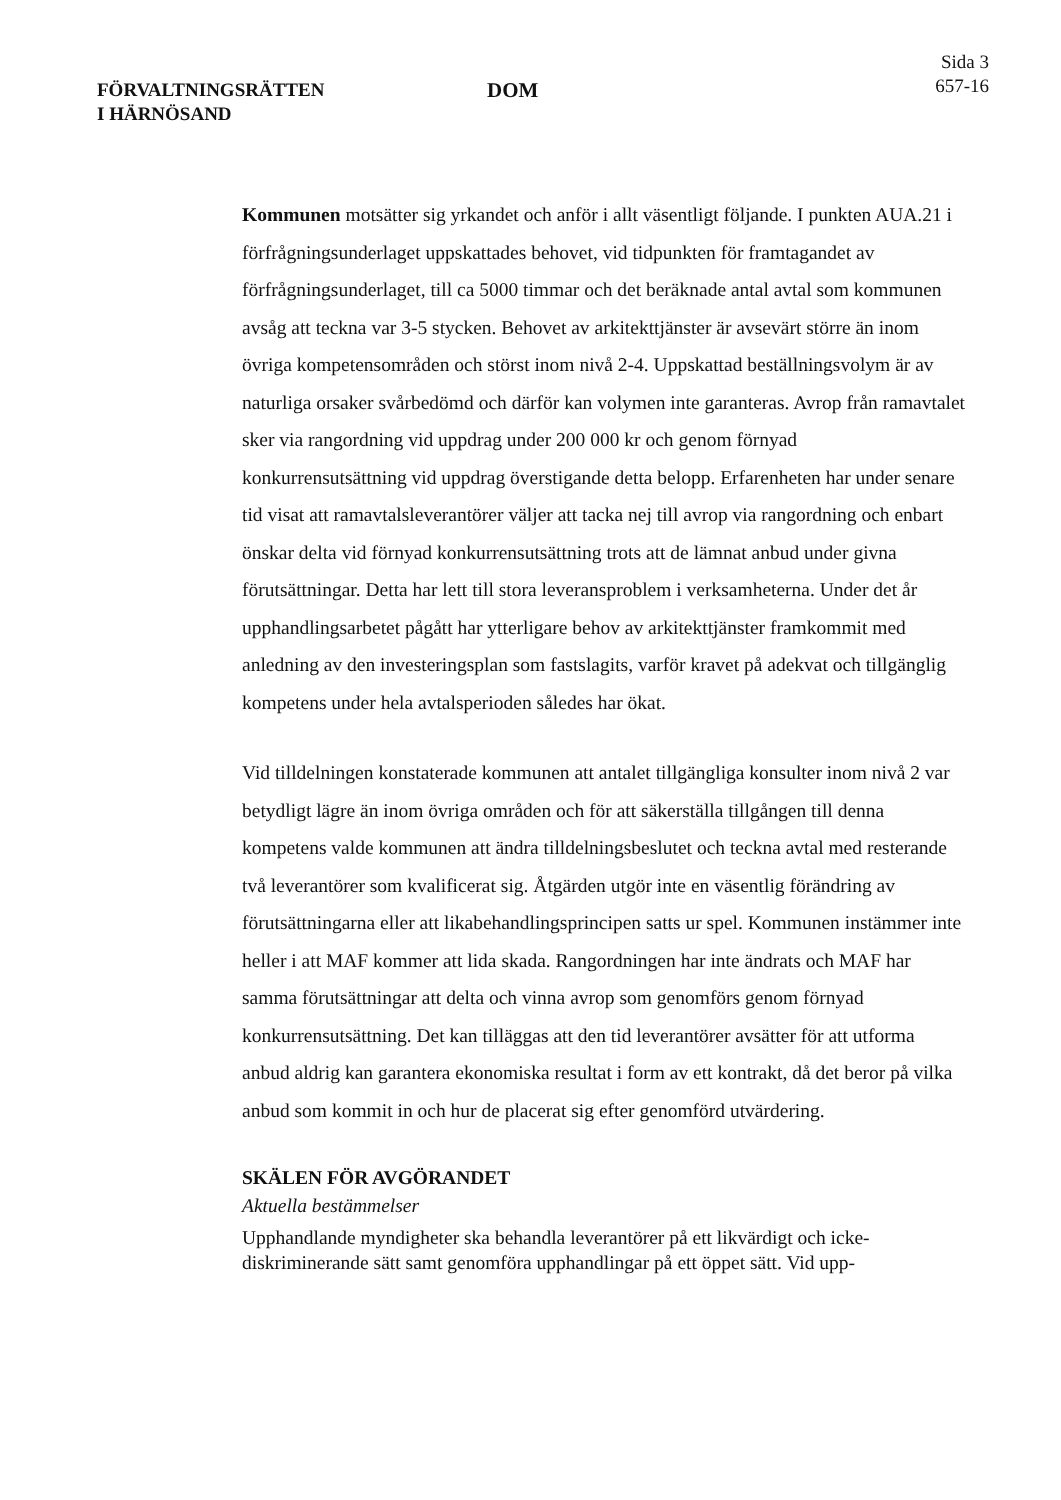FÖRVALTNINGSRÄTTEN
I HÄRNÖSAND
DOM
Sida 3
657-16
Kommunen motsätter sig yrkandet och anför i allt väsentligt följande. I punkten AUA.21 i förfrågningsunderlaget uppskattades behovet, vid tidpunkten för framtagandet av förfrågningsunderlaget, till ca 5000 timmar och det beräknade antal avtal som kommunen avsåg att teckna var 3-5 stycken. Behovet av arkitekttjänster är avsevärt större än inom övriga kompetensområden och störst inom nivå 2-4. Uppskattad beställningsvolym är av naturliga orsaker svårbedömd och därför kan volymen inte garanteras. Avrop från ramavtalet sker via rangordning vid uppdrag under 200 000 kr och genom förnyad konkurrensutsättning vid uppdrag överstigande detta belopp. Erfarenheten har under senare tid visat att ramavtalsleverantörer väljer att tacka nej till avrop via rangordning och enbart önskar delta vid förnyad konkurrensutsättning trots att de lämnat anbud under givna förutsättningar. Detta har lett till stora leveransproblem i verksamheterna. Under det år upphandlingsarbetet pågått har ytterligare behov av arkitekttjänster framkommit med anledning av den investeringsplan som fastslagits, varför kravet på adekvat och tillgänglig kompetens under hela avtalsperioden således har ökat.
Vid tilldelningen konstaterade kommunen att antalet tillgängliga konsulter inom nivå 2 var betydligt lägre än inom övriga områden och för att säkerställa tillgången till denna kompetens valde kommunen att ändra tilldelningsbeslutet och teckna avtal med resterande två leverantörer som kvalificerat sig. Åtgärden utgör inte en väsentlig förändring av förutsättningarna eller att likabehandlingsprincipen satts ur spel. Kommunen instämmer inte heller i att MAF kommer att lida skada. Rangordningen har inte ändrats och MAF har samma förutsättningar att delta och vinna avrop som genomförs genom förnyad konkurrensutsättning. Det kan tilläggas att den tid leverantörer avsätter för att utforma anbud aldrig kan garantera ekonomiska resultat i form av ett kontrakt, då det beror på vilka anbud som kommit in och hur de placerat sig efter genomförd utvärdering.
SKÄLEN FÖR AVGÖRANDET
Aktuella bestämmelser
Upphandlande myndigheter ska behandla leverantörer på ett likvärdigt och icke-diskriminerande sätt samt genomföra upphandlingar på ett öppet sätt. Vid upp-